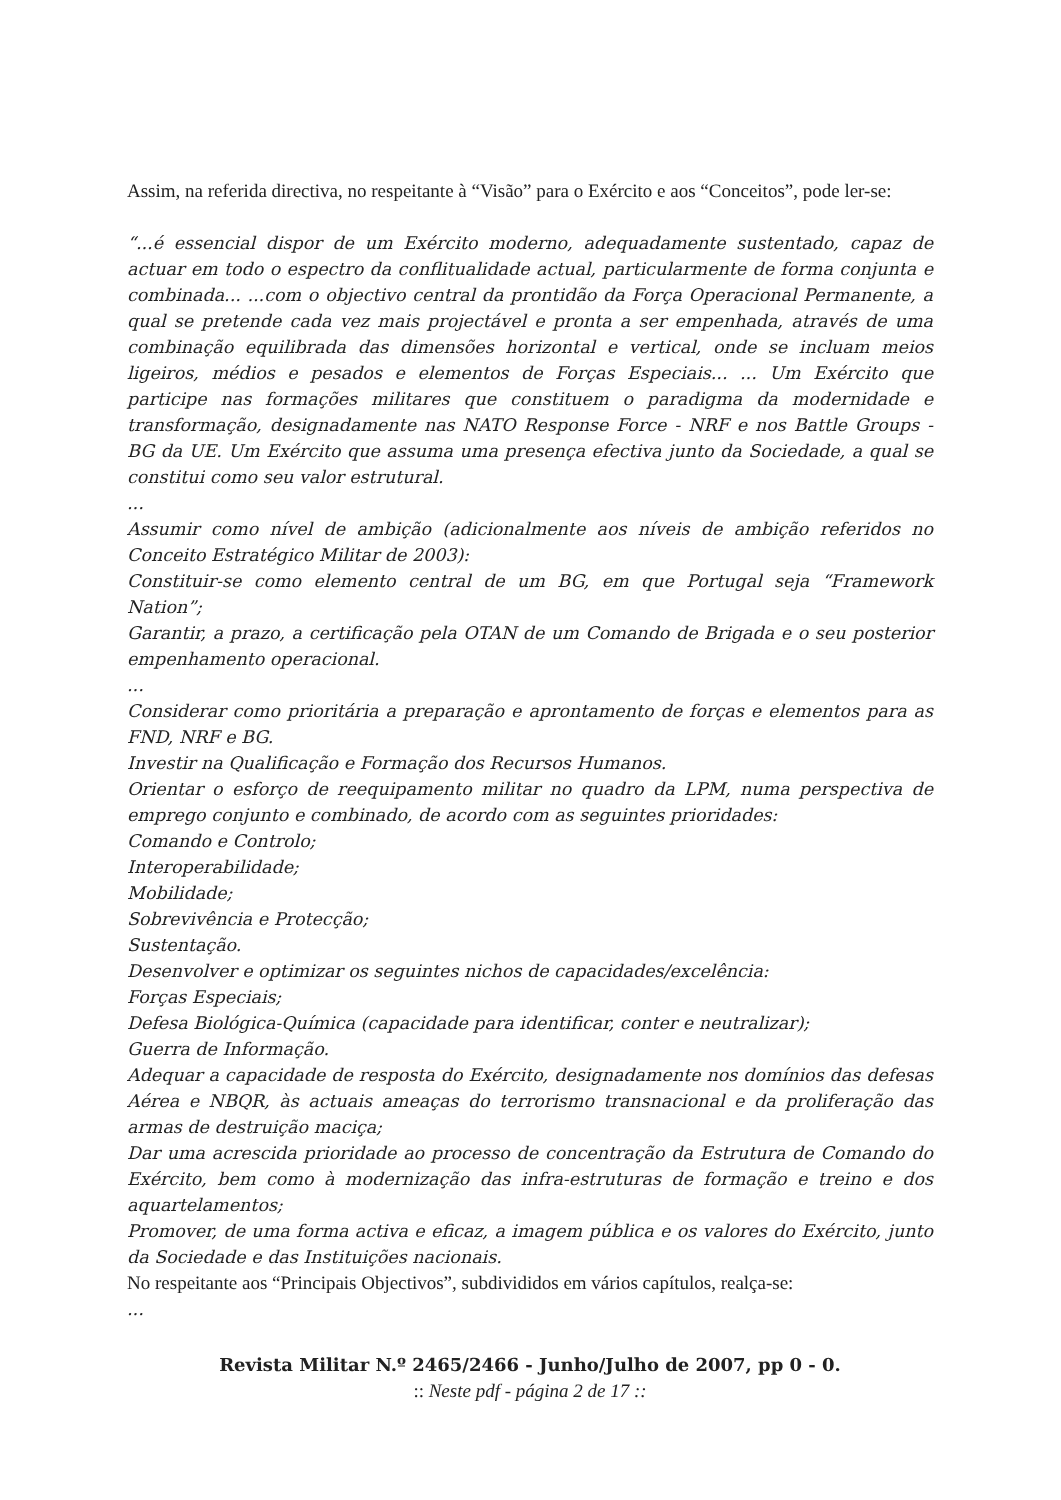Assim, na referida directiva, no respeitante à “Visão” para o Exército e aos “Conceitos”, pode ler-se:
“...é essencial dispor de um Exército moderno, adequadamente sustentado, capaz de actuar em todo o espectro da conflitualidade actual, particularmente de forma conjunta e combinada... ...com o objectivo central da prontidão da Força Operacional Permanente, a qual se pretende cada vez mais projectável e pronta a ser empenhada, através de uma combinação equilibrada das dimensões horizontal e vertical, onde se incluam meios ligeiros, médios e pesados e elementos de Forças Especiais... ... Um Exército que participe nas formações militares que constituem o paradigma da modernidade e transformação, designadamente nas NATO Response Force - NRF e nos Battle Groups - BG da UE. Um Exército que assuma uma presença efectiva junto da Sociedade, a qual se constitui como seu valor estrutural.
...
Assumir como nível de ambição (adicionalmente aos níveis de ambição referidos no Conceito Estratégico Militar de 2003):
Constituir-se como elemento central de um BG, em que Portugal seja “Framework Nation”;
Garantir, a prazo, a certificação pela OTAN de um Comando de Brigada e o seu posterior empenhamento operacional.
...
Considerar como prioritária a preparação e aprontamento de forças e elementos para as FND, NRF e BG.
Investir na Qualificação e Formação dos Recursos Humanos.
Orientar o esforço de reequipamento militar no quadro da LPM, numa perspectiva de emprego conjunto e combinado, de acordo com as seguintes prioridades:
Comando e Controlo;
Interoperabilidade;
Mobilidade;
Sobrevivência e Protecção;
Sustentação.
Desenvolver e optimizar os seguintes nichos de capacidades/excelência:
Forças Especiais;
Defesa Biológica-Química (capacidade para identificar, conter e neutralizar);
Guerra de Informação.
Adequar a capacidade de resposta do Exército, designadamente nos domínios das defesas Aérea e NBQR, às actuais ameaças do terrorismo transnacional e da proliferação das armas de destruição maciça;
Dar uma acrescida prioridade ao processo de concentração da Estrutura de Comando do Exército, bem como à modernização das infra-estruturas de formação e treino e dos aquartelamentos;
Promover, de uma forma activa e eficaz, a imagem pública e os valores do Exército, junto da Sociedade e das Instituições nacionais.
No respeitante aos “Principais Objectivos”, subdivididos em vários capítulos, realça-se:
...
Revista Militar N.º 2465/2466 - Junho/Julho de 2007, pp 0 - 0.
:: Neste pdf - página 2 de 17 ::